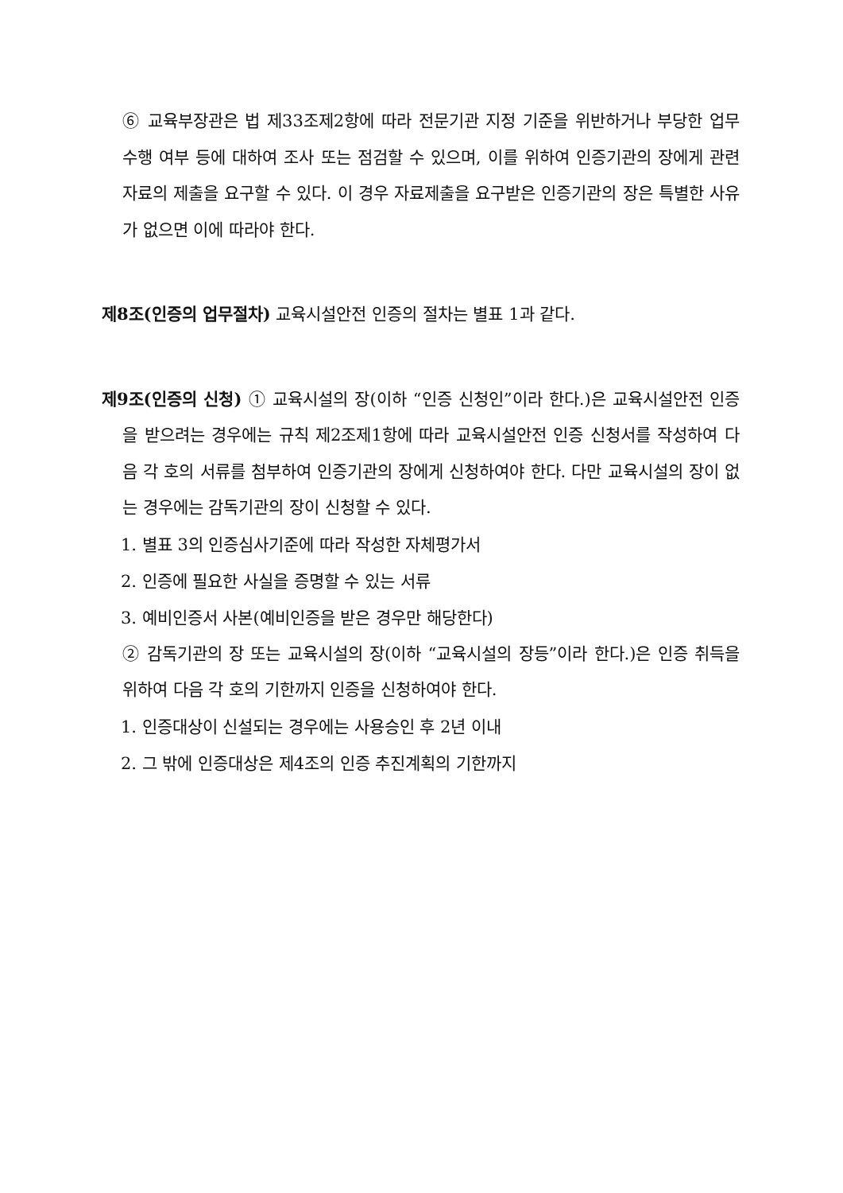⑥ 교육부장관은 법 제33조제2항에 따라 전문기관 지정 기준을 위반하거나 부당한 업무 수행 여부 등에 대하여 조사 또는 점검할 수 있으며, 이를 위하여 인증기관의 장에게 관련 자료의 제출을 요구할 수 있다. 이 경우 자료제출을 요구받은 인증기관의 장은 특별한 사유가 없으면 이에 따라야 한다.
제8조(인증의 업무절차) 교육시설안전 인증의 절차는 별표 1과 같다.
제9조(인증의 신청) ① 교육시설의 장(이하 “인증 신청인”이라 한다.)은 교육시설안전 인증을 받으려는 경우에는 규칙 제2조제1항에 따라 교육시설안전 인증 신청서를 작성하여 다음 각 호의 서류를 첨부하여 인증기관의 장에게 신청하여야 한다. 다만 교육시설의 장이 없는 경우에는 감독기관의 장이 신청할 수 있다.
1. 별표 3의 인증심사기준에 따라 작성한 자체평가서
2. 인증에 필요한 사실을 증명할 수 있는 서류
3. 예비인증서 사본(예비인증을 받은 경우만 해당한다)
② 감독기관의 장 또는 교육시설의 장(이하 “교육시설의 장등”이라 한다.)은 인증 취득을 위하여 다음 각 호의 기한까지 인증을 신청하여야 한다.
1. 인증대상이 신설되는 경우에는 사용승인 후 2년 이내
2. 그 밖에 인증대상은 제4조의 인증 추진계획의 기한까지